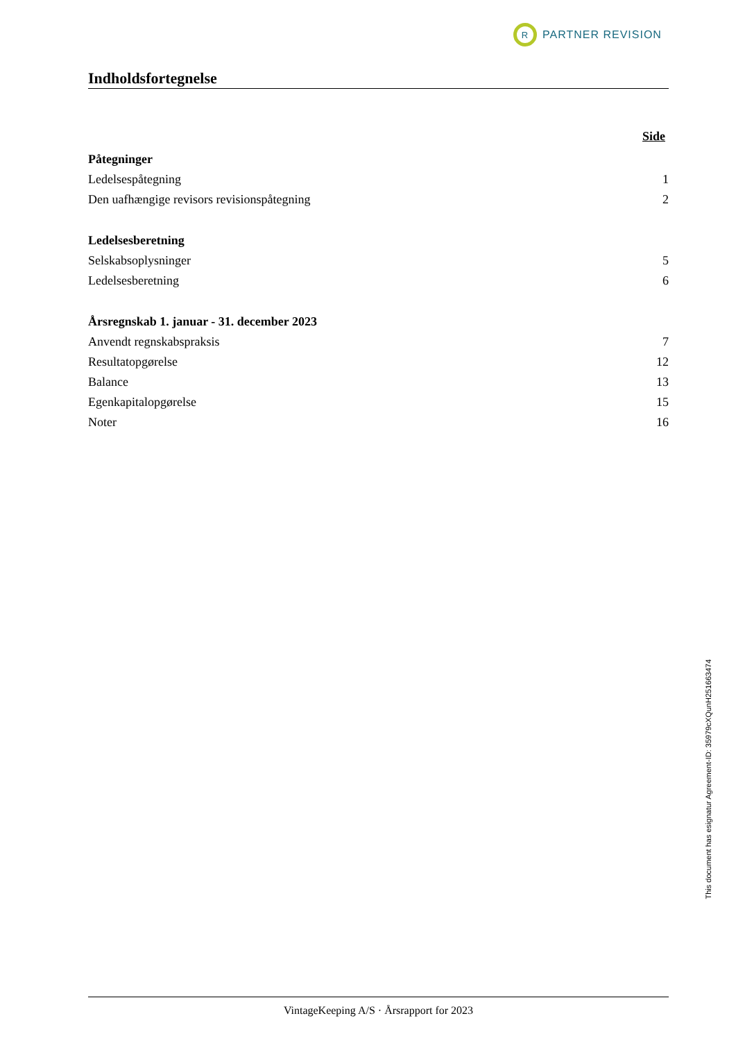R
PARTNER REVISION
Indholdsfortegnelse
Side
Påtegninger
Ledelsespåtegning 1
Den uafhængige revisors revisionspåtegning 2
Ledelsesberetning
Selskabsoplysninger 5
Ledelsesberetning 6
Årsregnskab 1. januar - 31. december 2023
Anvendt regnskabspraksis 7
Resultatopgørelse 12
Balance 13
Egenkapitalopgørelse 15
Noter 16
This document has esignatur Agreement-ID: 35979cXQunH251663474
VintageKeeping A/S · Årsrapport for 2023